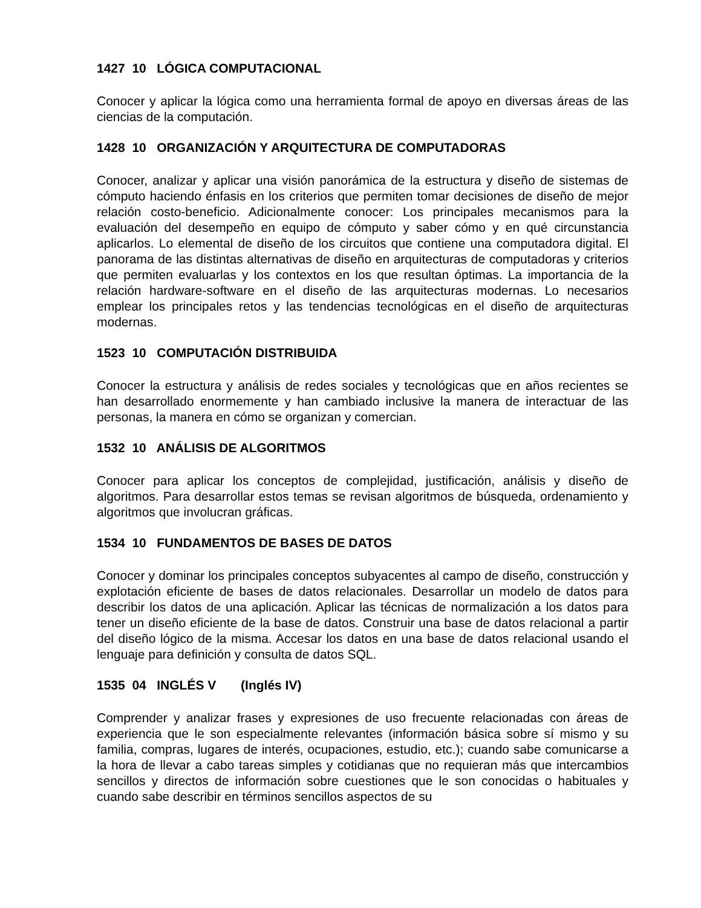1427 10 LÓGICA COMPUTACIONAL
Conocer y aplicar la lógica como una herramienta formal de apoyo en diversas áreas de las ciencias de la computación.
1428 10 ORGANIZACIÓN Y ARQUITECTURA DE COMPUTADORAS
Conocer, analizar y aplicar una visión panorámica de la estructura y diseño de sistemas de cómputo haciendo énfasis en los criterios que permiten tomar decisiones de diseño de mejor relación costo-beneficio. Adicionalmente conocer: Los principales mecanismos para la evaluación del desempeño en equipo de cómputo y saber cómo y en qué circunstancia aplicarlos. Lo elemental de diseño de los circuitos que contiene una computadora digital. El panorama de las distintas alternativas de diseño en arquitecturas de computadoras y criterios que permiten evaluarlas y los contextos en los que resultan óptimas. La importancia de la relación hardware-software en el diseño de las arquitecturas modernas. Lo necesarios emplear los principales retos y las tendencias tecnológicas en el diseño de arquitecturas modernas.
1523 10 COMPUTACIÓN DISTRIBUIDA
Conocer la estructura y análisis de redes sociales y tecnológicas que en años recientes se han desarrollado enormemente y han cambiado inclusive la manera de interactuar de las personas, la manera en cómo se organizan y comercian.
1532 10 ANÁLISIS DE ALGORITMOS
Conocer para aplicar los conceptos de complejidad, justificación, análisis y diseño de algoritmos. Para desarrollar estos temas se revisan algoritmos de búsqueda, ordenamiento y algoritmos que involucran gráficas.
1534 10 FUNDAMENTOS DE BASES DE DATOS
Conocer y dominar los principales conceptos subyacentes al campo de diseño, construcción y explotación eficiente de bases de datos relacionales. Desarrollar un modelo de datos para describir los datos de una aplicación. Aplicar las técnicas de normalización a los datos para tener un diseño eficiente de la base de datos. Construir una base de datos relacional a partir del diseño lógico de la misma. Accesar los datos en una base de datos relacional usando el lenguaje para definición y consulta de datos SQL.
1535 04 INGLÉS V (Inglés IV)
Comprender y analizar frases y expresiones de uso frecuente relacionadas con áreas de experiencia que le son especialmente relevantes (información básica sobre sí mismo y su familia, compras, lugares de interés, ocupaciones, estudio, etc.); cuando sabe comunicarse a la hora de llevar a cabo tareas simples y cotidianas que no requieran más que intercambios sencillos y directos de información sobre cuestiones que le son conocidas o habituales y cuando sabe describir en términos sencillos aspectos de su